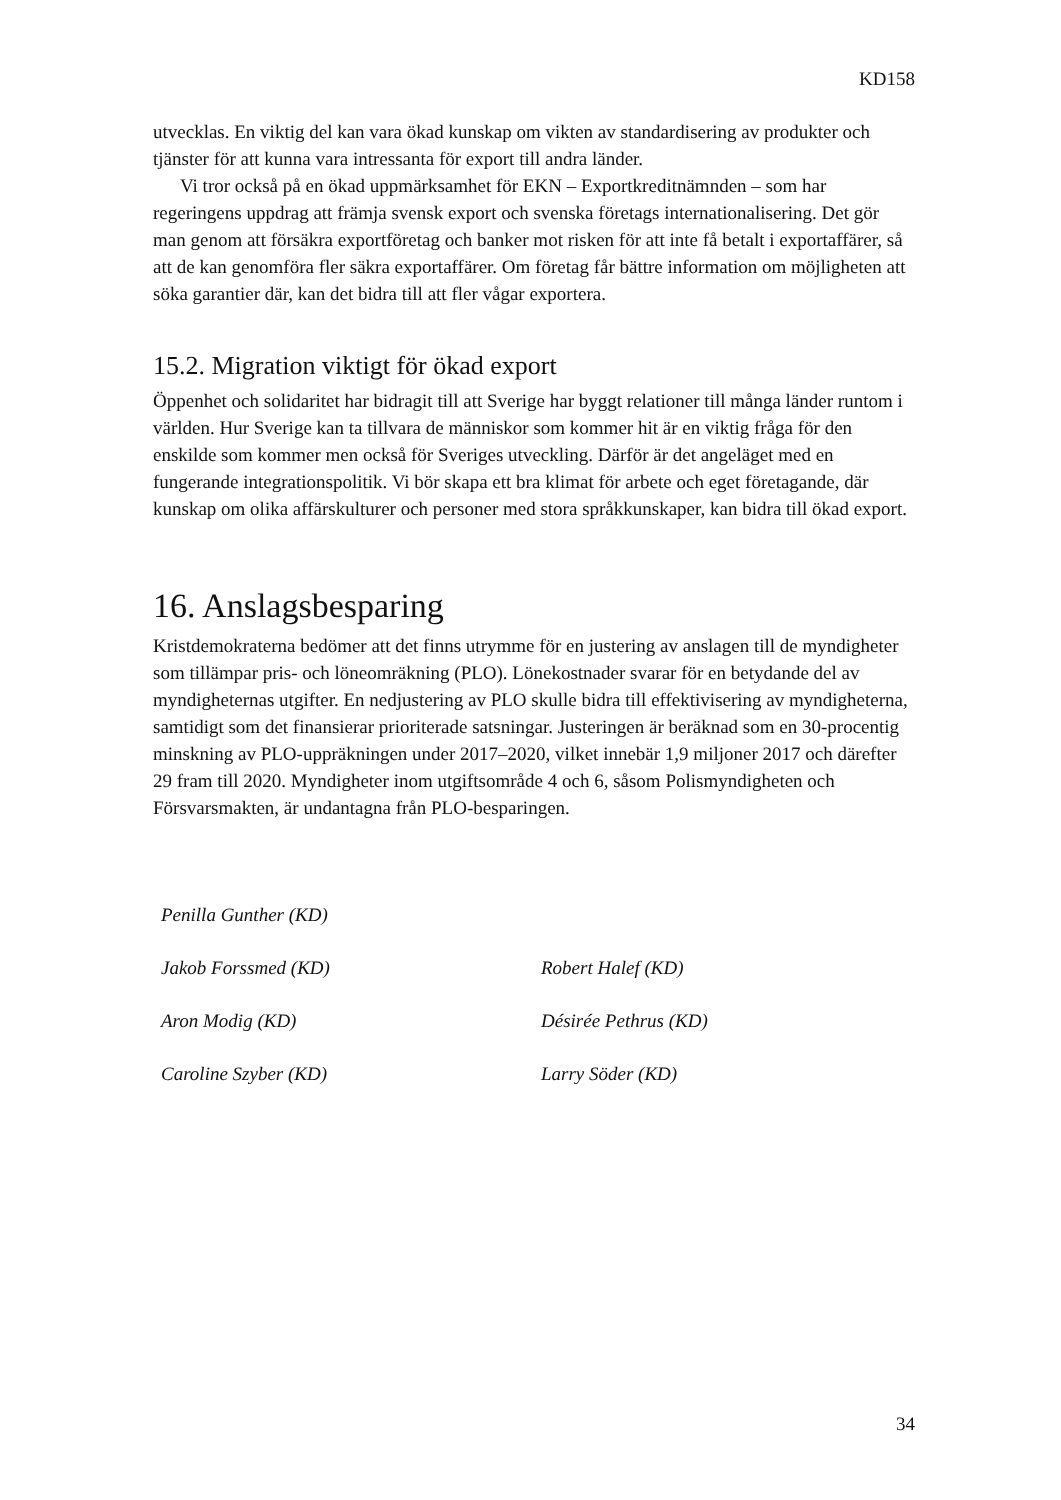KD158
utvecklas. En viktig del kan vara ökad kunskap om vikten av standardisering av produkter och tjänster för att kunna vara intressanta för export till andra länder.
Vi tror också på en ökad uppmärksamhet för EKN – Exportkreditnämnden – som har regeringens uppdrag att främja svensk export och svenska företags internationalisering. Det gör man genom att försäkra exportföretag och banker mot risken för att inte få betalt i exportaffärer, så att de kan genomföra fler säkra exportaffärer. Om företag får bättre information om möjligheten att söka garantier där, kan det bidra till att fler vågar exportera.
15.2. Migration viktigt för ökad export
Öppenhet och solidaritet har bidragit till att Sverige har byggt relationer till många länder runtom i världen. Hur Sverige kan ta tillvara de människor som kommer hit är en viktig fråga för den enskilde som kommer men också för Sveriges utveckling. Därför är det angeläget med en fungerande integrationspolitik. Vi bör skapa ett bra klimat för arbete och eget företagande, där kunskap om olika affärskulturer och personer med stora språkkunskaper, kan bidra till ökad export.
16. Anslagsbesparing
Kristdemokraterna bedömer att det finns utrymme för en justering av anslagen till de myndigheter som tillämpar pris- och löneomräkning (PLO). Lönekostnader svarar för en betydande del av myndigheternas utgifter. En nedjustering av PLO skulle bidra till effektivisering av myndigheterna, samtidigt som det finansierar prioriterade satsningar. Justeringen är beräknad som en 30-procentig minskning av PLO-uppräkningen under 2017–2020, vilket innebär 1,9 miljoner 2017 och därefter 29 fram till 2020. Myndigheter inom utgiftsområde 4 och 6, såsom Polismyndigheten och Försvarsmakten, är undantagna från PLO-besparingen.
Penilla Gunther (KD)
Jakob Forssmed (KD)
Robert Halef (KD)
Aron Modig (KD)
Désirée Pethrus (KD)
Caroline Szyber (KD)
Larry Söder (KD)
34